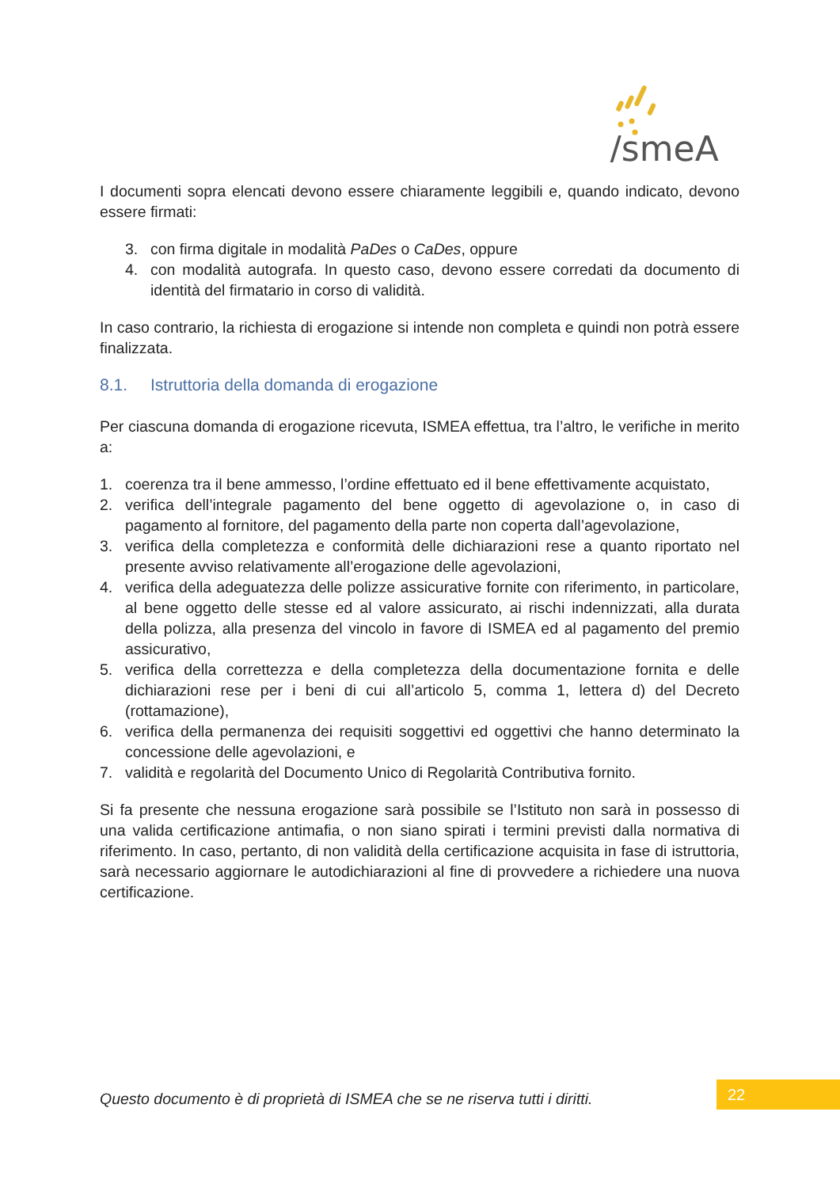/smeA
I documenti sopra elencati devono essere chiaramente leggibili e, quando indicato, devono essere firmati:
3. con firma digitale in modalità PaDes o CaDes, oppure
4. con modalità autografa. In questo caso, devono essere corredati da documento di identità del firmatario in corso di validità.
In caso contrario, la richiesta di erogazione si intende non completa e quindi non potrà essere finalizzata.
8.1. Istruttoria della domanda di erogazione
Per ciascuna domanda di erogazione ricevuta, ISMEA effettua, tra l’altro, le verifiche in merito a:
1. coerenza tra il bene ammesso, l’ordine effettuato ed il bene effettivamente acquistato,
2. verifica dell’integrale pagamento del bene oggetto di agevolazione o, in caso di pagamento al fornitore, del pagamento della parte non coperta dall’agevolazione,
3. verifica della completezza e conformità delle dichiarazioni rese a quanto riportato nel presente avviso relativamente all’erogazione delle agevolazioni,
4. verifica della adeguatezza delle polizze assicurative fornite con riferimento, in particolare, al bene oggetto delle stesse ed al valore assicurato, ai rischi indennizzati, alla durata della polizza, alla presenza del vincolo in favore di ISMEA ed al pagamento del premio assicurativo,
5. verifica della correttezza e della completezza della documentazione fornita e delle dichiarazioni rese per i beni di cui all’articolo 5, comma 1, lettera d) del Decreto (rottamazione),
6. verifica della permanenza dei requisiti soggettivi ed oggettivi che hanno determinato la concessione delle agevolazioni, e
7. validità e regolarità del Documento Unico di Regolarità Contributiva fornito.
Si fa presente che nessuna erogazione sarà possibile se l’Istituto non sarà in possesso di una valida certificazione antimafia, o non siano spirati i termini previsti dalla normativa di riferimento. In caso, pertanto, di non validità della certificazione acquisita in fase di istruttoria, sarà necessario aggiornare le autodichiarazioni al fine di provvedere a richiedere una nuova certificazione.
Questo documento è di proprietà di ISMEA che se ne riserva tutti i diritti.
22